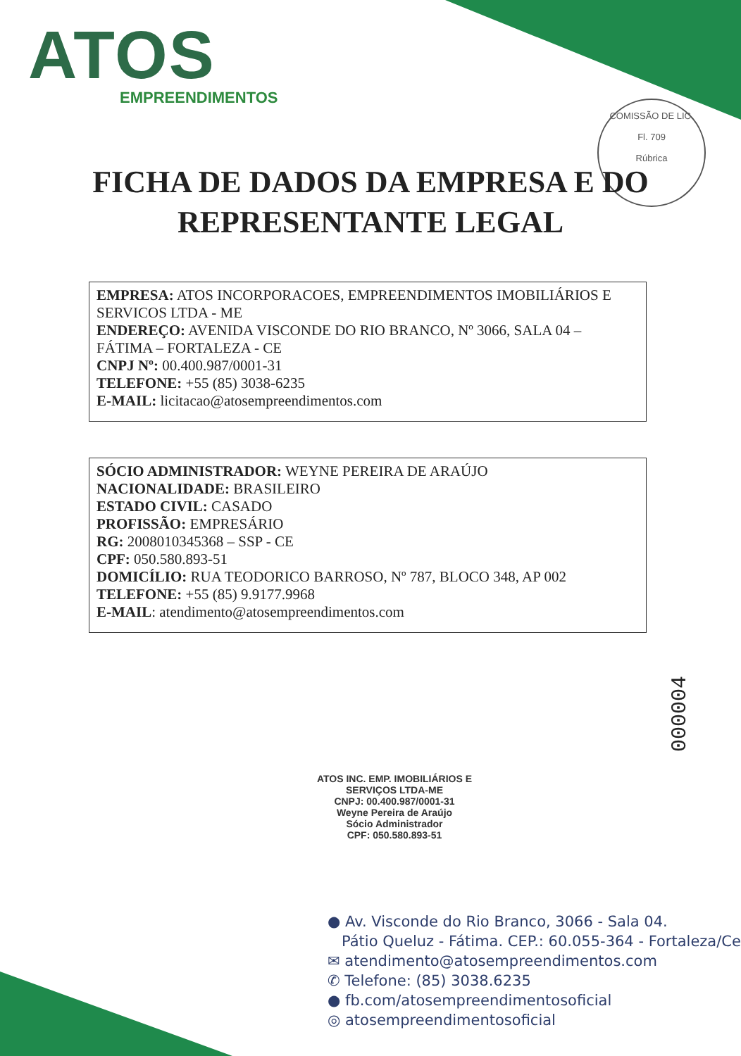ATOS
EMPREENDIMENTOS
COMISSÃO DE LIC.
Fl. 709
Rúbrica
FICHA DE DADOS DA EMPRESA E DO
REPRESENTANTE LEGAL
EMPRESA: ATOS INCORPORACOES, EMPREENDIMENTOS IMOBILIÁRIOS E SERVICOS LTDA - ME
ENDEREÇO: AVENIDA VISCONDE DO RIO BRANCO, Nº 3066, SALA 04 – FÁTIMA – FORTALEZA - CE
CNPJ Nº: 00.400.987/0001-31
TELEFONE: +55 (85) 3038-6235
E-MAIL: licitacao@atosempreendimentos.com
SÓCIO ADMINISTRADOR: WEYNE PEREIRA DE ARAÚJO
NACIONALIDADE: BRASILEIRO
ESTADO CIVIL: CASADO
PROFISSÃO: EMPRESÁRIO
RG: 2008010345368 – SSP - CE
CPF: 050.580.893-51
DOMICÍLIO: RUA TEODORICO BARROSO, Nº 787, BLOCO 348, AP 002
TELEFONE: +55 (85) 9.9177.9968
E-MAIL: atendimento@atosempreendimentos.com
000004
ATOS INC. EMP. IMOBILIÁRIOS E SERVIÇOS LTDA-ME
CNPJ: 00.400.987/0001-31
Weyne Pereira de Araújo
Sócio Administrador
CPF: 050.580.893-51
● Av. Visconde do Rio Branco, 3066 - Sala 04.
Pátio Queluz - Fátima. CEP.: 60.055-364 - Fortaleza/Ce
✉ atendimento@atosempreendimentos.com
✆ Telefone: (85) 3038.6235
● fb.com/atosempreendimentosoficial
◎ atosempreendimentosoficial